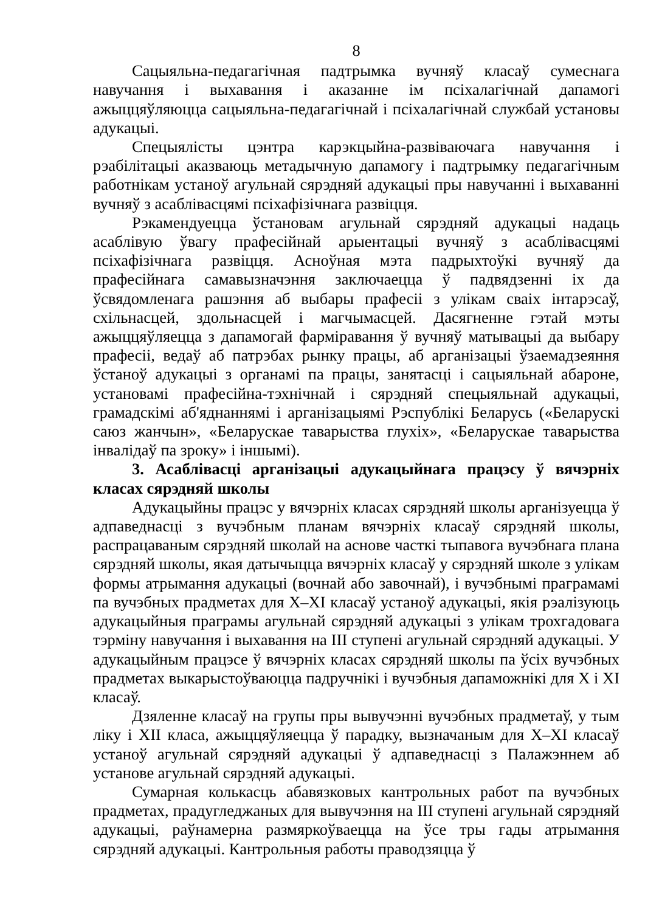8
Сацыяльна-педагагічная падтрымка вучняў класаў сумеснага навучання і выхавання і аказанне ім псіхалагічнай дапамогі ажыццяўляюцца сацыяльна-педагагічнай і псіхалагічнай службай установы адукацыі.
Спецыялісты цэнтра карэкцыйна-развіваючага навучання і рэабілітацыі аказваюць метадычную дапамогу і падтрымку педагагічным работнікам устаноў агульнай сярэдняй адукацыі пры навучанні і выхаванні вучняў з асаблівасцямі псіхафізічнага развіцця.
Рэкамендуецца ўстановам агульнай сярэдняй адукацыі надаць асаблівую ўвагу прафесійнай арыентацыі вучняў з асаблівасцямі псіхафізічнага развіцця. Асноўная мэта падрыхтоўкі вучняў да прафесійнага самавызначэння заключаецца ў падвядзенні іх да ўсвядомленага рашэння аб выбары прафесіі з улікам сваіх інтарэсаў, схільнасцей, здольнасцей і магчымасцей. Дасягненне гэтай мэты ажыццяўляецца з дапамогай фарміравання ў вучняў матывацыі да выбару прафесіі, ведаў аб патрэбах рынку працы, аб арганізацыі ўзаемадзеяння ўстаноў адукацыі з органамі па працы, занятасці і сацыяльнай абароне, установамі прафесійна-тэхнічнай і сярэдняй спецыяльнай адукацыі, грамадскімі аб'яднаннямі і арганізацыямі Рэспублікі Беларусь («Беларускі саюз жанчын», «Беларускае таварыства глухіх», «Беларускае таварыства інвалідаў па зроку» і іншымі).
3. Асаблівасці арганізацыі адукацыйнага працэсу ў вячэрніх класах сярэдняй школы
Адукацыйны працэс у вячэрніх класах сярэдняй школы арганізуецца ў адпаведнасці з вучэбным планам вячэрніх класаў сярэдняй школы, распрацаваным сярэдняй школай на аснове часткі тыпавога вучэбнага плана сярэдняй школы, якая датычыцца вячэрніх класаў у сярэдняй школе з улікам формы атрымання адукацыі (вочнай або завочнай), і вучэбнымі праграмамі па вучэбных прадметах для X–XI класаў устаноў адукацыі, якія рэалізуюць адукацыйныя праграмы агульнай сярэдняй адукацыі з улікам трохгадовага тэрміну навучання і выхавання на III ступені агульнай сярэдняй адукацыі. У адукацыйным працэсе ў вячэрніх класах сярэдняй школы па ўсіх вучэбных прадметах выкарыстоўваюцца падручнікі і вучэбныя дапаможнікі для X і XI класаў.
Дзяленне класаў на групы пры вывучэнні вучэбных прадметаў, у тым ліку і XII класа, ажыццяўляецца ў парадку, вызначаным для X–XI класаў устаноў агульнай сярэдняй адукацыі ў адпаведнасці з Палажэннем аб установе агульнай сярэдняй адукацыі.
Сумарная колькасць абавязковых кантрольных работ па вучэбных прадметах, прадугледжаных для вывучэння на III ступені агульнай сярэдняй адукацыі, раўнамерна размяркоўваецца на ўсе тры гады атрымання сярэдняй адукацыі. Кантрольныя работы праводзяцца ў